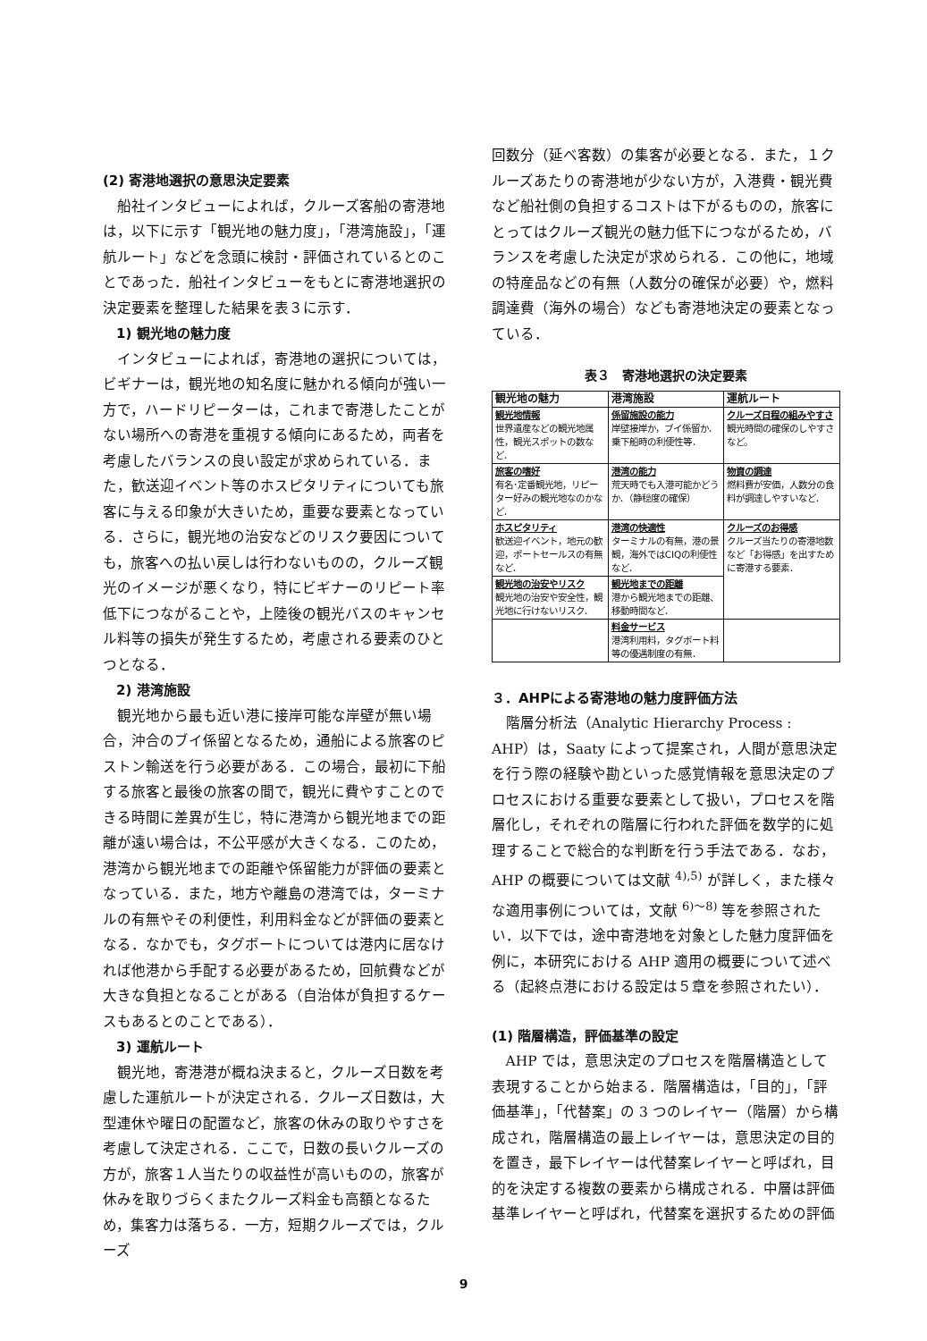(2) 寄港地選択の意思決定要素
船社インタビューによれば，クルーズ客船の寄港地は，以下に示す「観光地の魅力度」，「港湾施設」，「運航ルート」などを念頭に検討・評価されているとのことであった．船社インタビューをもとに寄港地選択の決定要素を整理した結果を表３に示す．
1) 観光地の魅力度
インタビューによれば，寄港地の選択については，ビギナーは，観光地の知名度に魅かれる傾向が強い一方で，ハードリピーターは，これまで寄港したことがない場所への寄港を重視する傾向にあるため，両者を考慮したバランスの良い設定が求められている．また，歓送迎イベント等のホスピタリティについても旅客に与える印象が大きいため，重要な要素となっている．さらに，観光地の治安などのリスク要因についても，旅客への払い戻しは行わないものの，クルーズ観光のイメージが悪くなり，特にビギナーのリピート率低下につながることや，上陸後の観光バスのキャンセル料等の損失が発生するため，考慮される要素のひとつとなる．
2) 港湾施設
観光地から最も近い港に接岸可能な岸壁が無い場合，沖合のブイ係留となるため，通船による旅客のピストン輸送を行う必要がある．この場合，最初に下船する旅客と最後の旅客の間で，観光に費やすことのできる時間に差異が生じ，特に港湾から観光地までの距離が遠い場合は，不公平感が大きくなる．このため，港湾から観光地までの距離や係留能力が評価の要素となっている．また，地方や離島の港湾では，ターミナルの有無やその利便性，利用料金などが評価の要素となる．なかでも，タグボートについては港内に居なければ他港から手配する必要があるため，回航費などが大きな負担となることがある（自治体が負担するケースもあるとのことである）．
3) 運航ルート
観光地，寄港港が概ね決まると，クルーズ日数を考慮した運航ルートが決定される．クルーズ日数は，大型連休や曜日の配置など，旅客の休みの取りやすさを考慮して決定される．ここで，日数の長いクルーズの方が，旅客１人当たりの収益性が高いものの，旅客が休みを取りづらくまたクルーズ料金も高額となるため，集客力は落ちる．一方，短期クルーズでは，クルーズ
回数分（延べ客数）の集客が必要となる．また，１クルーズあたりの寄港地が少ない方が，入港費・観光費など船社側の負担するコストは下がるものの，旅客にとってはクルーズ観光の魅力低下につながるため，バランスを考慮した決定が求められる．この他に，地域の特産品などの有無（人数分の確保が必要）や，燃料調達費（海外の場合）なども寄港地決定の要素となっている．
表３　寄港地選択の決定要素
| 観光地の魅力 | 港湾施設 | 運航ルート |
| --- | --- | --- |
| 観光地情報 世界遺産などの観光地属性，観光スポットの数など． | 係留施設の能力 岸壁接岸か，ブイ係留か．乗下船時の利便性等． | クルーズ日程の組みやすさ 観光時間の確保のしやすさなど。 |
| 旅客の嗜好 有名･定番観光地，リピーター好みの観光地なのかなど． | 港湾の能力 荒天時でも入港可能かどうか．（静穏度の確保） | 物資の調達 燃料費が安価，人数分の食料が調達しやすいなど． |
| ホスピタリティ 歓送迎イベント，地元の歓迎，ポートセールスの有無など． | 港湾の快適性 ターミナルの有無，港の景観，海外ではCIQの利便性など． | クルーズのお得感 クルーズ当たりの寄港地数など「お得感」を出すために寄港する要素． |
| 観光地の治安やリスク 観光地の治安や安全性，観光地に行けないリスク． | 観光地までの距離 港から観光地までの距離、移動時間など． | |
| | 料金サービス 港湾利用料，タグボート料等の優遇制度の有無． | |
３．AHPによる寄港地の魅力度評価方法
階層分析法（Analytic Hierarchy Process : AHP）は，Saaty によって提案され，人間が意思決定を行う際の経験や勘といった感覚情報を意思決定のプロセスにおける重要な要素として扱い，プロセスを階層化し，それぞれの階層に行われた評価を数学的に処理することで総合的な判断を行う手法である．なお，AHP の概要については文献 <sup>4),5)</sup> が詳しく，また様々な適用事例については，文献 <sup>6)～8)</sup> 等を参照されたい．以下では，途中寄港地を対象とした魅力度評価を例に，本研究における AHP 適用の概要について述べる（起終点港における設定は５章を参照されたい）．
(1) 階層構造，評価基準の設定
AHP では，意思決定のプロセスを階層構造として表現することから始まる．階層構造は，「目的」，「評価基準」，「代替案」の 3 つのレイヤー（階層）から構成され，階層構造の最上レイヤーは，意思決定の目的を置き，最下レイヤーは代替案レイヤーと呼ばれ，目的を決定する複数の要素から構成される．中層は評価基準レイヤーと呼ばれ，代替案を選択するための評価
9